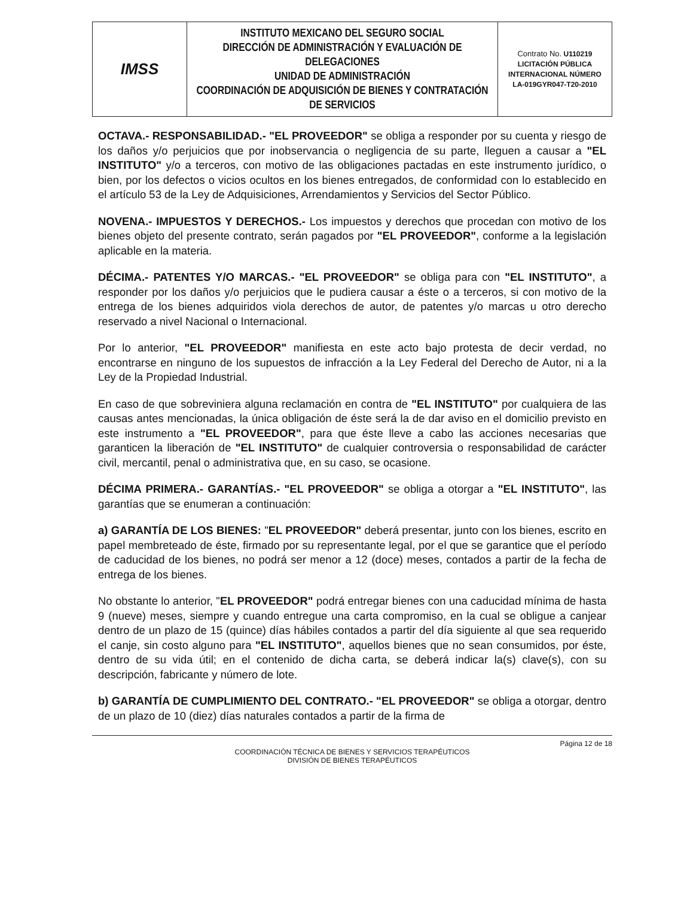| IMSS | INSTITUTO MEXICANO DEL SEGURO SOCIAL DIRECCIÓN DE ADMINISTRACIÓN Y EVALUACIÓN DE DELEGACIONES UNIDAD DE ADMINISTRACIÓN COORDINACIÓN DE ADQUISICIÓN DE BIENES Y CONTRATACIÓN DE SERVICIOS | Contrato No. U110219 LICITACIÓN PÚBLICA INTERNACIONAL NÚMERO LA-019GYR047-T20-2010 |
OCTAVA.- RESPONSABILIDAD.- "EL PROVEEDOR" se obliga a responder por su cuenta y riesgo de los daños y/o perjuicios que por inobservancia o negligencia de su parte, lleguen a causar a "EL INSTITUTO" y/o a terceros, con motivo de las obligaciones pactadas en este instrumento jurídico, o bien, por los defectos o vicios ocultos en los bienes entregados, de conformidad con lo establecido en el artículo 53 de la Ley de Adquisiciones, Arrendamientos y Servicios del Sector Público.
NOVENA.- IMPUESTOS Y DERECHOS.- Los impuestos y derechos que procedan con motivo de los bienes objeto del presente contrato, serán pagados por "EL PROVEEDOR", conforme a la legislación aplicable en la materia.
DÉCIMA.- PATENTES Y/O MARCAS.- "EL PROVEEDOR" se obliga para con "EL INSTITUTO", a responder por los daños y/o perjuicios que le pudiera causar a éste o a terceros, si con motivo de la entrega de los bienes adquiridos viola derechos de autor, de patentes y/o marcas u otro derecho reservado a nivel Nacional o Internacional.
Por lo anterior, "EL PROVEEDOR" manifiesta en este acto bajo protesta de decir verdad, no encontrarse en ninguno de los supuestos de infracción a la Ley Federal del Derecho de Autor, ni a la Ley de la Propiedad Industrial.
En caso de que sobreviniera alguna reclamación en contra de "EL INSTITUTO" por cualquiera de las causas antes mencionadas, la única obligación de éste será la de dar aviso en el domicilio previsto en este instrumento a "EL PROVEEDOR", para que éste lleve a cabo las acciones necesarias que garanticen la liberación de "EL INSTITUTO" de cualquier controversia o responsabilidad de carácter civil, mercantil, penal o administrativa que, en su caso, se ocasione.
DÉCIMA PRIMERA.- GARANTÍAS.- "EL PROVEEDOR" se obliga a otorgar a "EL INSTITUTO", las garantías que se enumeran a continuación:
a) GARANTÍA DE LOS BIENES: "EL PROVEEDOR" deberá presentar, junto con los bienes, escrito en papel membreteado de éste, firmado por su representante legal, por el que se garantice que el período de caducidad de los bienes, no podrá ser menor a 12 (doce) meses, contados a partir de la fecha de entrega de los bienes.
No obstante lo anterior, "EL PROVEEDOR" podrá entregar bienes con una caducidad mínima de hasta 9 (nueve) meses, siempre y cuando entregue una carta compromiso, en la cual se obligue a canjear dentro de un plazo de 15 (quince) días hábiles contados a partir del día siguiente al que sea requerido el canje, sin costo alguno para "EL INSTITUTO", aquellos bienes que no sean consumidos, por éste, dentro de su vida útil; en el contenido de dicha carta, se deberá indicar la(s) clave(s), con su descripción, fabricante y número de lote.
b) GARANTÍA DE CUMPLIMIENTO DEL CONTRATO.- "EL PROVEEDOR" se obliga a otorgar, dentro de un plazo de 10 (diez) días naturales contados a partir de la firma de
Página 12 de 18
COORDINACIÓN TÉCNICA DE BIENES Y SERVICIOS TERAPÉUTICOS
DIVISIÓN DE BIENES TERAPÉUTICOS